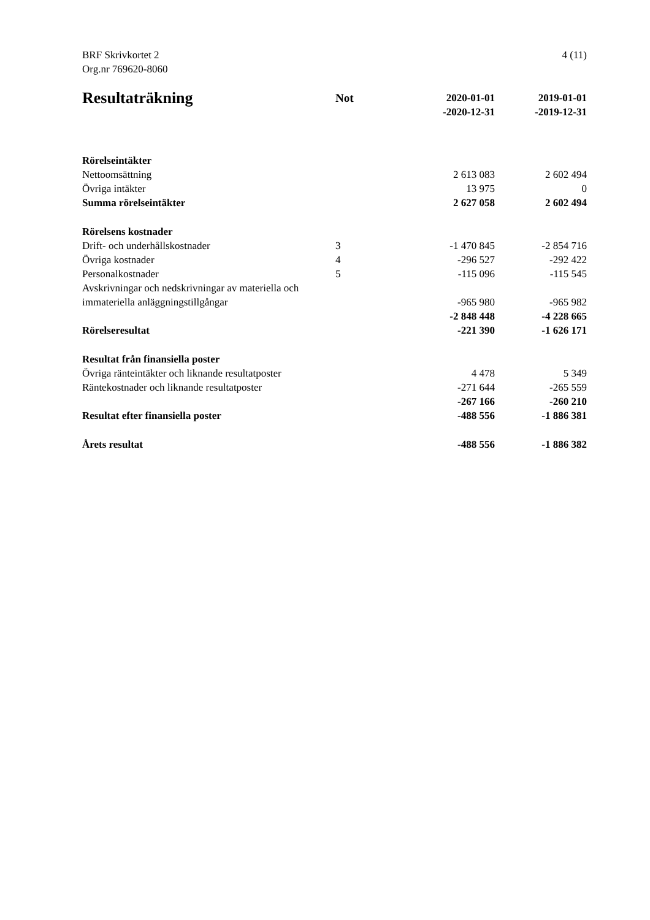4 (11) BRF Skrivkortet 2
Org.nr 769620-8060
| Resultaträkning | Not | 2020-01-01 -2020-12-31 | 2019-01-01 -2019-12-31 |
| --- | --- | --- | --- |
| Rörelseintäkter | | | |
| Nettoomsättning | | 2 613 083 | 2 602 494 |
| Övriga intäkter | | 13 975 | 0 |
| Summa rörelseintäkter | | 2 627 058 | 2 602 494 |
| Rörelsens kostnader | | | |
| Drift- och underhållskostnader | 3 | -1 470 845 | -2 854 716 |
| Övriga kostnader | 4 | -296 527 | -292 422 |
| Personalkostnader | 5 | -115 096 | -115 545 |
| Avskrivningar och nedskrivningar av materiella och immateriella anläggningstillgångar | | -965 980 | -965 982 |
| | | -2 848 448 | -4 228 665 |
| Rörelseresultat | | -221 390 | -1 626 171 |
| Resultat från finansiella poster | | | |
| Övriga ränteintäkter och liknande resultatposter | | 4 478 | 5 349 |
| Räntekostnader och liknande resultatposter | | -271 644 | -265 559 |
| | | -267 166 | -260 210 |
| Resultat efter finansiella poster | | -488 556 | -1 886 381 |
| Årets resultat | | -488 556 | -1 886 382 |